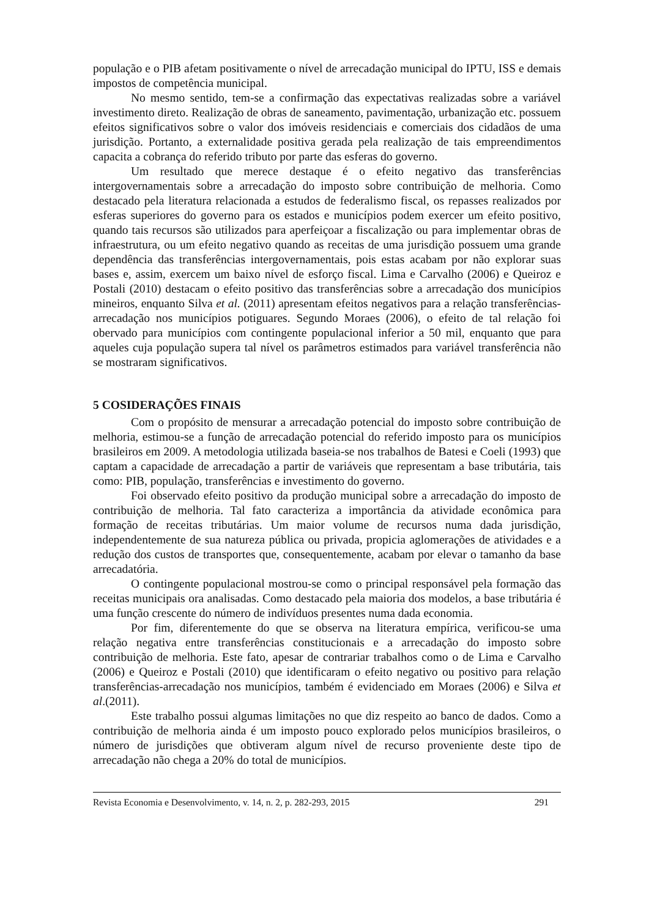população e o PIB afetam positivamente o nível de arrecadação municipal do IPTU, ISS e demais impostos de competência municipal.
No mesmo sentido, tem-se a confirmação das expectativas realizadas sobre a variável investimento direto. Realização de obras de saneamento, pavimentação, urbanização etc. possuem efeitos significativos sobre o valor dos imóveis residenciais e comerciais dos cidadãos de uma jurisdição. Portanto, a externalidade positiva gerada pela realização de tais empreendimentos capacita a cobrança do referido tributo por parte das esferas do governo.
Um resultado que merece destaque é o efeito negativo das transferências intergovernamentais sobre a arrecadação do imposto sobre contribuição de melhoria. Como destacado pela literatura relacionada a estudos de federalismo fiscal, os repasses realizados por esferas superiores do governo para os estados e municípios podem exercer um efeito positivo, quando tais recursos são utilizados para aperfeiçoar a fiscalização ou para implementar obras de infraestrutura, ou um efeito negativo quando as receitas de uma jurisdição possuem uma grande dependência das transferências intergovernamentais, pois estas acabam por não explorar suas bases e, assim, exercem um baixo nível de esforço fiscal. Lima e Carvalho (2006) e Queiroz e Postali (2010) destacam o efeito positivo das transferências sobre a arrecadação dos municípios mineiros, enquanto Silva et al. (2011) apresentam efeitos negativos para a relação transferências-arrecadação nos municípios potiguares. Segundo Moraes (2006), o efeito de tal relação foi obervado para municípios com contingente populacional inferior a 50 mil, enquanto que para aqueles cuja população supera tal nível os parâmetros estimados para variável transferência não se mostraram significativos.
5 COSIDERAÇÕES FINAIS
Com o propósito de mensurar a arrecadação potencial do imposto sobre contribuição de melhoria, estimou-se a função de arrecadação potencial do referido imposto para os municípios brasileiros em 2009. A metodologia utilizada baseia-se nos trabalhos de Batesi e Coeli (1993) que captam a capacidade de arrecadação a partir de variáveis que representam a base tributária, tais como: PIB, população, transferências e investimento do governo.
Foi observado efeito positivo da produção municipal sobre a arrecadação do imposto de contribuição de melhoria. Tal fato caracteriza a importância da atividade econômica para formação de receitas tributárias. Um maior volume de recursos numa dada jurisdição, independentemente de sua natureza pública ou privada, propicia aglomerações de atividades e a redução dos custos de transportes que, consequentemente, acabam por elevar o tamanho da base arrecadatória.
O contingente populacional mostrou-se como o principal responsável pela formação das receitas municipais ora analisadas. Como destacado pela maioria dos modelos, a base tributária é uma função crescente do número de indivíduos presentes numa dada economia.
Por fim, diferentemente do que se observa na literatura empírica, verificou-se uma relação negativa entre transferências constitucionais e a arrecadação do imposto sobre contribuição de melhoria. Este fato, apesar de contrariar trabalhos como o de Lima e Carvalho (2006) e Queiroz e Postali (2010) que identificaram o efeito negativo ou positivo para relação transferências-arrecadação nos municípios, também é evidenciado em Moraes (2006) e Silva et al.(2011).
Este trabalho possui algumas limitações no que diz respeito ao banco de dados. Como a contribuição de melhoria ainda é um imposto pouco explorado pelos municípios brasileiros, o número de jurisdições que obtiveram algum nível de recurso proveniente deste tipo de arrecadação não chega a 20% do total de municípios.
Revista Economia e Desenvolvimento, v. 14, n. 2, p. 282-293, 2015 291